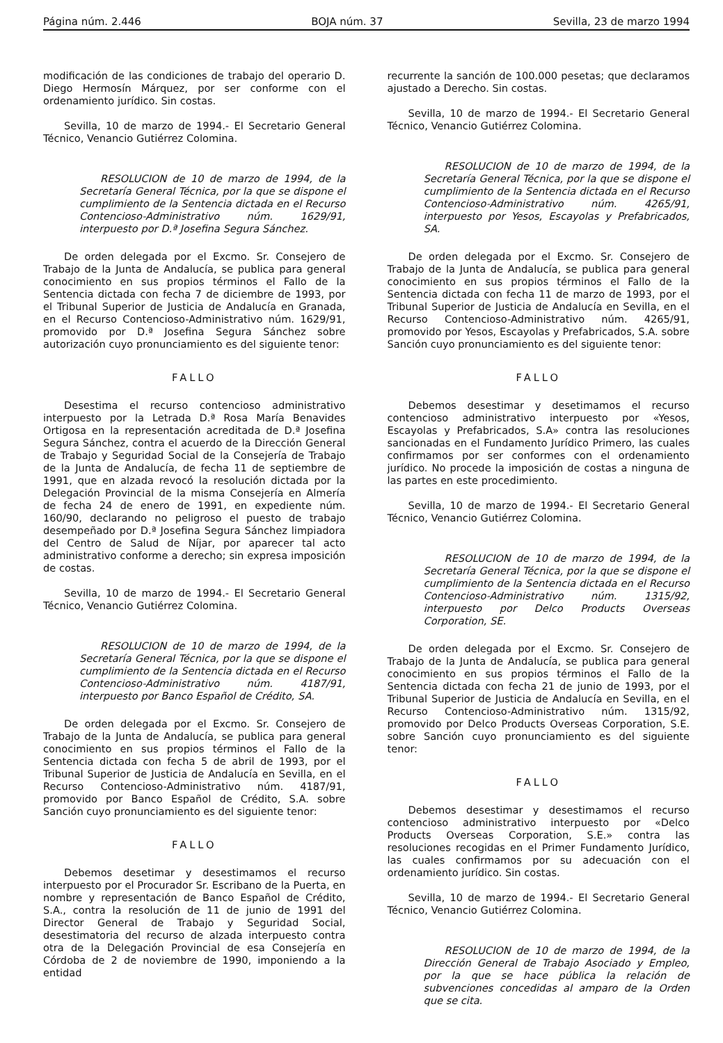Página núm. 2.446 BOJA núm. 37 Sevilla, 23 de marzo 1994
modificación de las condiciones de trabajo del operario D. Diego Hermosín Márquez, por ser conforme con el ordenamiento jurídico. Sin costas.
Sevilla, 10 de marzo de 1994.- El Secretario General Técnico, Venancio Gutiérrez Colomina.
RESOLUCION de 10 de marzo de 1994, de la Secretaría General Técnica, por la que se dispone el cumplimiento de la Sentencia dictada en el Recurso Contencioso-Administrativo núm. 1629/91, interpuesto por D.ª Josefina Segura Sánchez.
De orden delegada por el Excmo. Sr. Consejero de Trabajo de la Junta de Andalucía, se publica para general conocimiento en sus propios términos el Fallo de la Sentencia dictada con fecha 7 de diciembre de 1993, por el Tribunal Superior de Justicia de Andalucía en Granada, en el Recurso Contencioso-Administrativo núm. 1629/91, promovido por D.ª Josefina Segura Sánchez sobre autorización cuyo pronunciamiento es del siguiente tenor:
FALLO
Desestima el recurso contencioso administrativo interpuesto por la Letrada D.ª Rosa María Benavides Ortigosa en la representación acreditada de D.ª Josefina Segura Sánchez, contra el acuerdo de la Dirección General de Trabajo y Seguridad Social de la Consejería de Trabajo de la Junta de Andalucía, de fecha 11 de septiembre de 1991, que en alzada revocó la resolución dictada por la Delegación Provincial de la misma Consejería en Almería de fecha 24 de enero de 1991, en expediente núm. 160/90, declarando no peligroso el puesto de trabajo desempeñado por D.ª Josefina Segura Sánchez limpiadora del Centro de Salud de Níjar, por aparecer tal acto administrativo conforme a derecho; sin expresa imposición de costas.
Sevilla, 10 de marzo de 1994.- El Secretario General Técnico, Venancio Gutiérrez Colomina.
RESOLUCION de 10 de marzo de 1994, de la Secretaría General Técnica, por la que se dispone el cumplimiento de la Sentencia dictada en el Recurso Contencioso-Administrativo núm. 4187/91, interpuesto por Banco Español de Crédito, SA.
De orden delegada por el Excmo. Sr. Consejero de Trabajo de la Junta de Andalucía, se publica para general conocimiento en sus propios términos el Fallo de la Sentencia dictada con fecha 5 de abril de 1993, por el Tribunal Superior de Justicia de Andalucía en Sevilla, en el Recurso Contencioso-Administrativo núm. 4187/91, promovido por Banco Español de Crédito, S.A. sobre Sanción cuyo pronunciamiento es del siguiente tenor:
FALLO
Debemos desetimar y desestimamos el recurso interpuesto por el Procurador Sr. Escribano de la Puerta, en nombre y representación de Banco Español de Crédito, S.A., contra la resolución de 11 de junio de 1991 del Director General de Trabajo y Seguridad Social, desestimatoria del recurso de alzada interpuesto contra otra de la Delegación Provincial de esa Consejería en Córdoba de 2 de noviembre de 1990, imponiendo a la entidad
recurrente la sanción de 100.000 pesetas; que declaramos ajustado a Derecho. Sin costas.
Sevilla, 10 de marzo de 1994.- El Secretario General Técnico, Venancio Gutiérrez Colomina.
RESOLUCION de 10 de marzo de 1994, de la Secretaría General Técnica, por la que se dispone el cumplimiento de la Sentencia dictada en el Recurso Contencioso-Administrativo núm. 4265/91, interpuesto por Yesos, Escayolas y Prefabricados, SA.
De orden delegada por el Excmo. Sr. Consejero de Trabajo de la Junta de Andalucía, se publica para general conocimiento en sus propios términos el Fallo de la Sentencia dictada con fecha 11 de marzo de 1993, por el Tribunal Superior de Justicia de Andalucía en Sevilla, en el Recurso Contencioso-Administrativo núm. 4265/91, promovido por Yesos, Escayolas y Prefabricados, S.A. sobre Sanción cuyo pronunciamiento es del siguiente tenor:
FALLO
Debemos desestimar y desetimamos el recurso contencioso administrativo interpuesto por «Yesos, Escayolas y Prefabricados, S.A» contra las resoluciones sancionadas en el Fundamento Jurídico Primero, las cuales confirmamos por ser conformes con el ordenamiento jurídico. No procede la imposición de costas a ninguna de las partes en este procedimiento.
Sevilla, 10 de marzo de 1994.- El Secretario General Técnico, Venancio Gutiérrez Colomina.
RESOLUCION de 10 de marzo de 1994, de la Secretaría General Técnica, por la que se dispone el cumplimiento de la Sentencia dictada en el Recurso Contencioso-Administrativo núm. 1315/92, interpuesto por Delco Products Overseas Corporation, SE.
De orden delegada por el Excmo. Sr. Consejero de Trabajo de la Junta de Andalucía, se publica para general conocimiento en sus propios términos el Fallo de la Sentencia dictada con fecha 21 de junio de 1993, por el Tribunal Superior de Justicia de Andalucía en Sevilla, en el Recurso Contencioso-Administrativo núm. 1315/92, promovido por Delco Products Overseas Corporation, S.E. sobre Sanción cuyo pronunciamiento es del siguiente tenor:
FALLO
Debemos desestimar y desestimamos el recurso contencioso administrativo interpuesto por «Delco Products Overseas Corporation, S.E.» contra las resoluciones recogidas en el Primer Fundamento Jurídico, las cuales confirmamos por su adecuación con el ordenamiento jurídico. Sin costas.
Sevilla, 10 de marzo de 1994.- El Secretario General Técnico, Venancio Gutiérrez Colomina.
RESOLUCION de 10 de marzo de 1994, de la Dirección General de Trabajo Asociado y Empleo, por la que se hace pública la relación de subvenciones concedidas al amparo de la Orden que se cita.